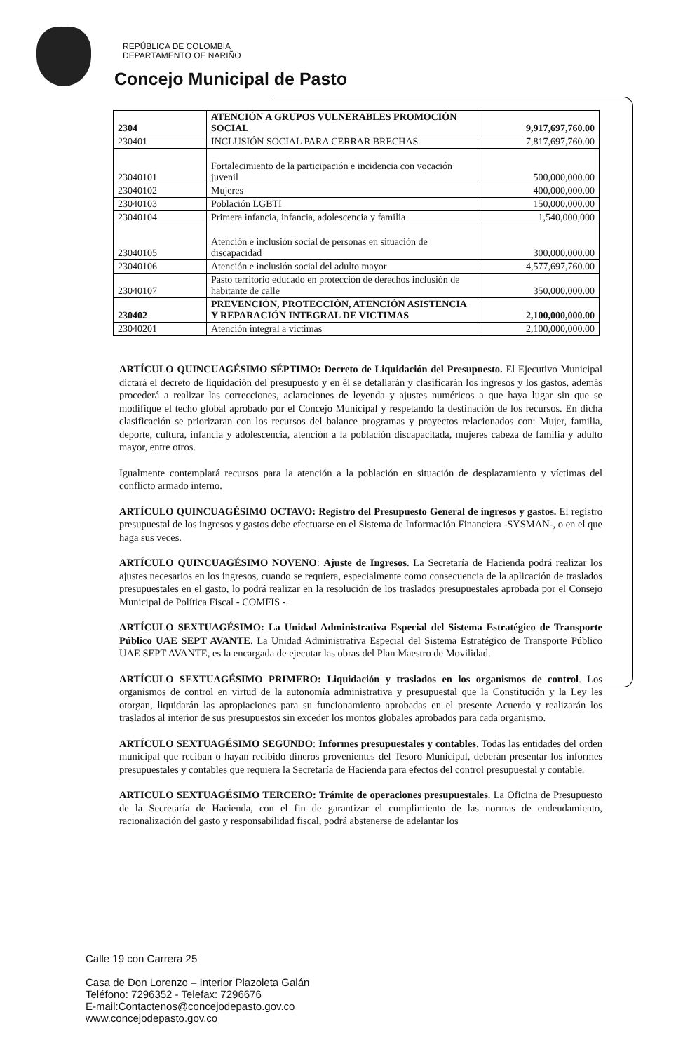REPÚBLICA DE COLOMBIA
DEPARTAMENTO OE NARIÑO
Concejo Municipal de Pasto
| 2304 | ATENCIÓN A GRUPOS VULNERABLES PROMOCIÓN SOCIAL | 9,917,697,760.00 |
| 230401 | INCLUSIÓN SOCIAL PARA CERRAR BRECHAS | 7,817,697,760.00 |
| 23040101 | Fortalecimiento de la participación e incidencia con vocación juvenil | 500,000,000.00 |
| 23040102 | Mujeres | 400,000,000.00 |
| 23040103 | Población LGBTI | 150,000,000.00 |
| 23040104 | Primera infancia, infancia, adolescencia y familia | 1,540,000,000 |
| 23040105 | Atención e inclusión social de personas en situación de discapacidad | 300,000,000.00 |
| 23040106 | Atención e inclusión social del adulto mayor | 4,577,697,760.00 |
| 23040107 | Pasto territorio educado en protección de derechos inclusión de habitante de calle | 350,000,000.00 |
| 230402 | PREVENCIÓN, PROTECCIÓN, ATENCIÓN ASISTENCIA Y REPARACIÓN INTEGRAL DE VICTIMAS | 2,100,000,000.00 |
| 23040201 | Atención integral a victimas | 2,100,000,000.00 |
ARTÍCULO QUINCUAGÉSIMO SÉPTIMO: Decreto de Liquidación del Presupuesto. El Ejecutivo Municipal dictará el decreto de liquidación del presupuesto y en él se detallarán y clasificarán los ingresos y los gastos, además procederá a realizar las correcciones, aclaraciones de leyenda y ajustes numéricos a que haya lugar sin que se modifique el techo global aprobado por el Concejo Municipal y respetando la destinación de los recursos. En dicha clasificación se priorizaran con los recursos del balance programas y proyectos relacionados con: Mujer, familia, deporte, cultura, infancia y adolescencia, atención a la población discapacitada, mujeres cabeza de familia y adulto mayor, entre otros.
Igualmente contemplará recursos para la atención a la población en situación de desplazamiento y víctimas del conflicto armado interno.
ARTÍCULO QUINCUAGÉSIMO OCTAVO: Registro del Presupuesto General de ingresos y gastos. El registro presupuestal de los ingresos y gastos debe efectuarse en el Sistema de Información Financiera -SYSMAN-, o en el que haga sus veces.
ARTÍCULO QUINCUAGÉSIMO NOVENO: Ajuste de Ingresos. La Secretaría de Hacienda podrá realizar los ajustes necesarios en los ingresos, cuando se requiera, especialmente como consecuencia de la aplicación de traslados presupuestales en el gasto, lo podrá realizar en la resolución de los traslados presupuestales aprobada por el Consejo Municipal de Política Fiscal - COMFIS -.
ARTÍCULO SEXTUAGÉSIMO: La Unidad Administrativa Especial del Sistema Estratégico de Transporte Público UAE SEPT AVANTE. La Unidad Administrativa Especial del Sistema Estratégico de Transporte Público UAE SEPT AVANTE, es la encargada de ejecutar las obras del Plan Maestro de Movilidad.
ARTÍCULO SEXTUAGÉSIMO PRIMERO: Liquidación y traslados en los organismos de control. Los organismos de control en virtud de la autonomía administrativa y presupuestal que la Constitución y la Ley les otorgan, liquidarán las apropiaciones para su funcionamiento aprobadas en el presente Acuerdo y realizarán los traslados al interior de sus presupuestos sin exceder los montos globales aprobados para cada organismo.
ARTÍCULO SEXTUAGÉSIMO SEGUNDO: Informes presupuestales y contables. Todas las entidades del orden municipal que reciban o hayan recibido dineros provenientes del Tesoro Municipal, deberán presentar los informes presupuestales y contables que requiera la Secretaría de Hacienda para efectos del control presupuestal y contable.
ARTICULO SEXTUAGÉSIMO TERCERO: Trámite de operaciones presupuestales. La Oficina de Presupuesto de la Secretaría de Hacienda, con el fin de garantizar el cumplimiento de las normas de endeudamiento, racionalización del gasto y responsabilidad fiscal, podrá abstenerse de adelantar los
Calle 19 con Carrera 25
Casa de Don Lorenzo – Interior Plazoleta Galán
Teléfono: 7296352 - Telefax: 7296676
E-mail:Contactenos@concejodepasto.gov.co
www.concejodepasto.gov.co